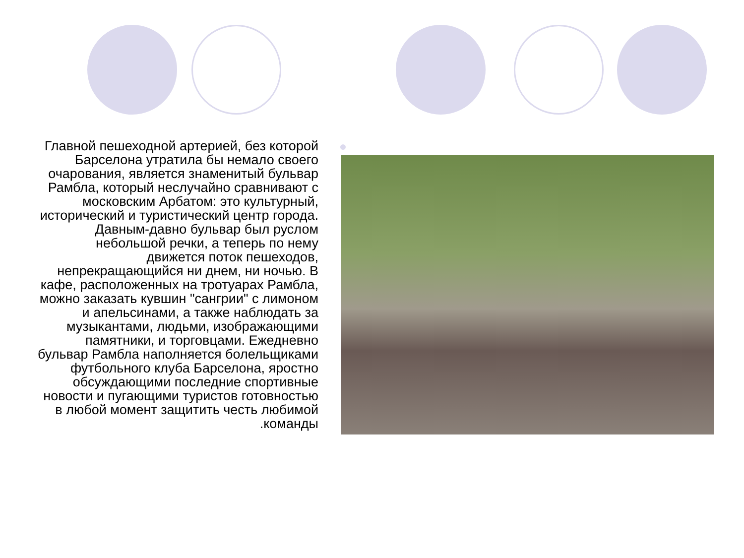Главной пешеходной артерией, без которой Барселона утратила бы немало своего очарования, является знаменитый бульвар Рамбла, который неслучайно сравнивают с московским Арбатом: это культурный, исторический и туристический центр города. Давным-давно бульвар был руслом небольшой речки, а теперь по нему движется поток пешеходов, непрекращающийся ни днем, ни ночью. В кафе, расположенных на тротуарах Рамбла, можно заказать кувшин "сангрии" с лимоном и апельсинами, а также наблюдать за музыкантами, людьми, изображающими памятники, и торговцами. Ежедневно бульвар Рамбла наполняется болельщиками футбольного клуба Барселона, яростно обсуждающими последние спортивные новости и пугающими туристов готовностью в любой момент защитить честь любимой .команды